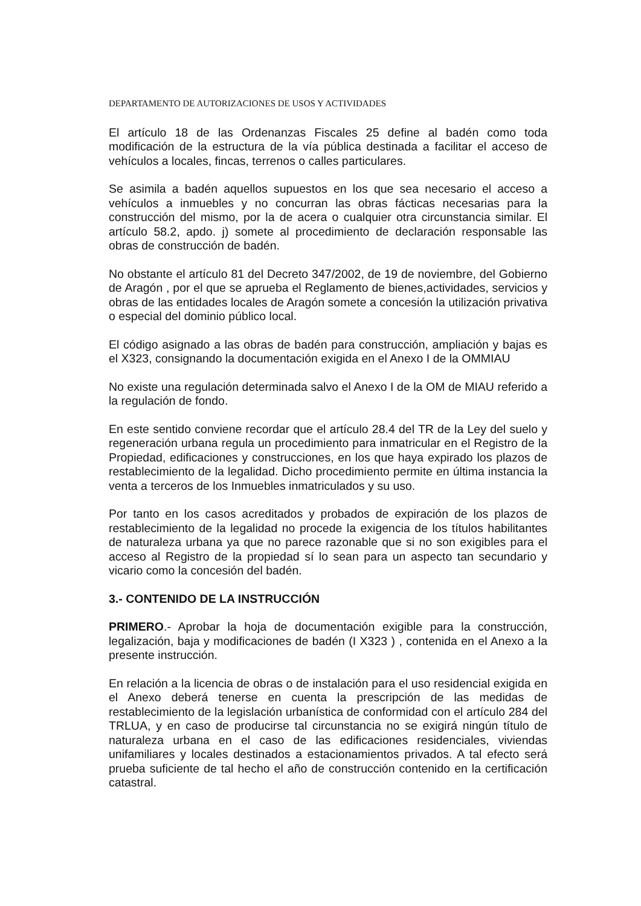DEPARTAMENTO DE AUTORIZACIONES DE USOS Y ACTIVIDADES
El artículo 18 de las Ordenanzas Fiscales 25 define al badén como toda modificación de la estructura de la vía pública destinada a facilitar el acceso de vehículos a locales, fincas, terrenos o calles particulares.
Se asimila a badén aquellos supuestos en los que sea necesario el acceso a vehículos a inmuebles y no concurran las obras fácticas necesarias para la construcción del mismo, por la de acera o cualquier otra circunstancia similar. El artículo 58.2, apdo. j) somete al procedimiento de declaración responsable las obras de construcción de badén.
No obstante el artículo 81 del Decreto 347/2002, de 19 de noviembre, del Gobierno de Aragón , por el que se aprueba el Reglamento de bienes,actividades, servicios y obras de las entidades locales de Aragón somete a concesión la utilización privativa o especial del dominio público local.
El código asignado a las obras de badén para construcción, ampliación y bajas es el X323, consignando la documentación exigida en el Anexo I de la OMMIAU
No existe una regulación determinada salvo el Anexo I de la OM de MIAU referido a la regulación de fondo.
En este sentido conviene recordar que el artículo 28.4 del TR de la Ley del suelo y regeneración urbana regula un procedimiento para inmatricular en el Registro de la Propiedad, edificaciones y construcciones, en los que haya expirado los plazos de restablecimiento de la legalidad. Dicho procedimiento permite en última instancia la venta a terceros de los Inmuebles inmatriculados y su uso.
Por tanto en los casos acreditados y probados de expiración de los plazos de restablecimiento de la legalidad no procede la exigencia de los títulos habilitantes de naturaleza urbana ya que no parece razonable que si no son exigibles para el acceso al Registro de la propiedad sí lo sean para un aspecto tan secundario y vicario como la concesión del badén.
3.- CONTENIDO DE LA INSTRUCCIÓN
PRIMERO.- Aprobar la hoja de documentación exigible para la construcción, legalización, baja y modificaciones de badén (I X323 ) , contenida en el Anexo a la presente instrucción.
En relación a la licencia de obras o de instalación para el uso residencial exigida en el Anexo deberá tenerse en cuenta la prescripción de las medidas de restablecimiento de la legislación urbanística de conformidad con el artículo 284 del TRLUA, y en caso de producirse tal circunstancia no se exigirá ningún título de naturaleza urbana en el caso de las edificaciones residenciales, viviendas unifamiliares y locales destinados a estacionamientos privados. A tal efecto será prueba suficiente de tal hecho el año de construcción contenido en la certificación catastral.